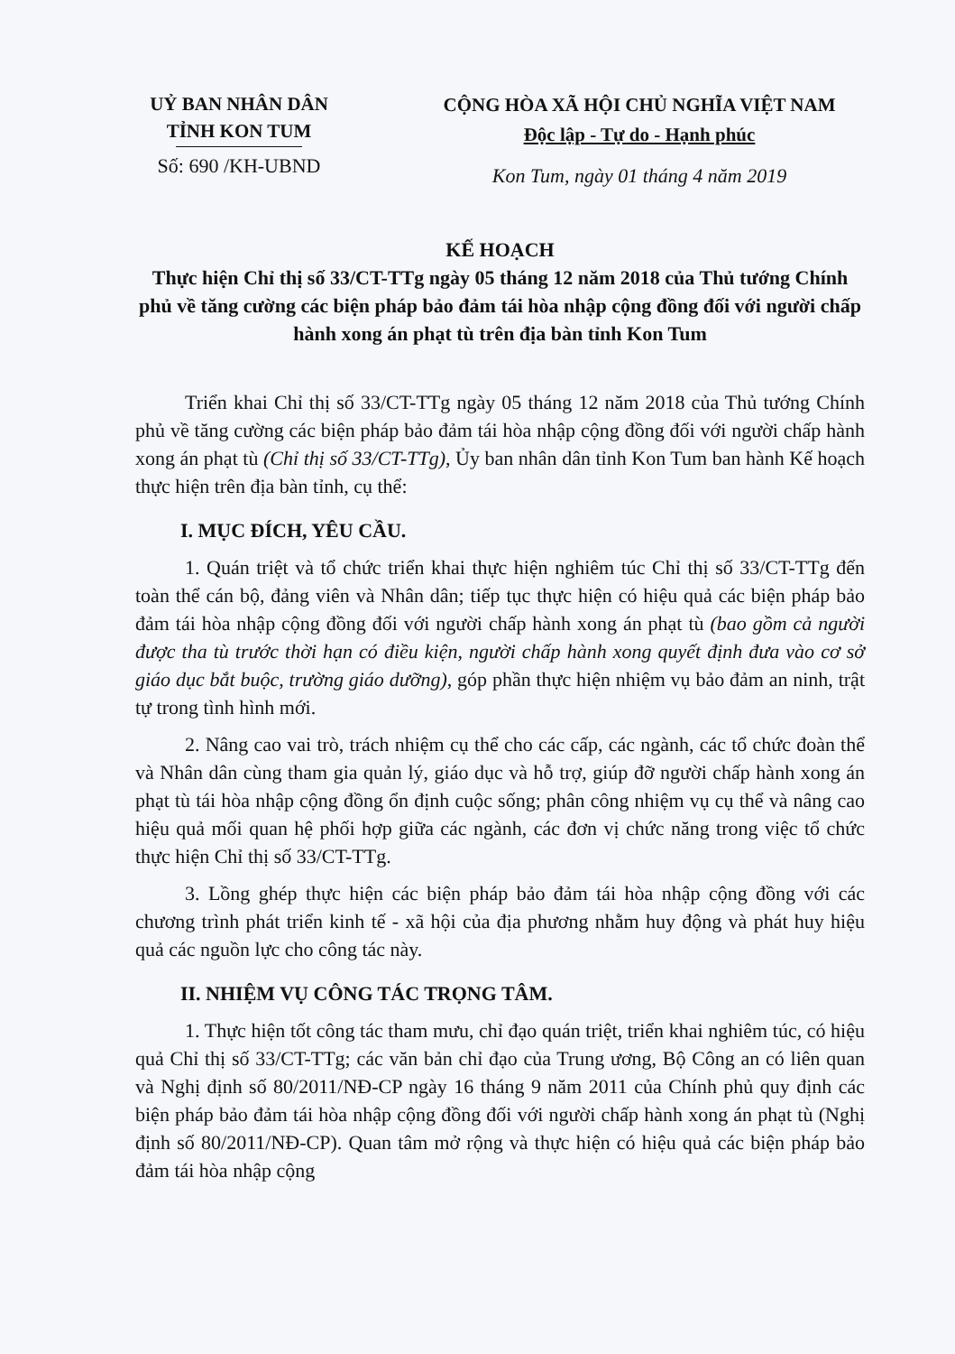UỶ BAN NHÂN DÂN
TỈNH KON TUM
Số: 690 /KH-UBND
CỘNG HÒA XÃ HỘI CHỦ NGHĨA VIỆT NAM
Độc lập - Tự do - Hạnh phúc
Kon Tum, ngày 01 tháng 4 năm 2019
KẾ HOẠCH
Thực hiện Chỉ thị số 33/CT-TTg ngày 05 tháng 12 năm 2018 của Thủ tướng Chính phủ về tăng cường các biện pháp bảo đảm tái hòa nhập cộng đồng đối với người chấp hành xong án phạt tù trên địa bàn tỉnh Kon Tum
Triển khai Chỉ thị số 33/CT-TTg ngày 05 tháng 12 năm 2018 của Thủ tướng Chính phủ về tăng cường các biện pháp bảo đảm tái hòa nhập cộng đồng đối với người chấp hành xong án phạt tù (Chỉ thị số 33/CT-TTg), Ủy ban nhân dân tỉnh Kon Tum ban hành Kế hoạch thực hiện trên địa bàn tỉnh, cụ thể:
I. MỤC ĐÍCH, YÊU CẦU.
1. Quán triệt và tổ chức triển khai thực hiện nghiêm túc Chỉ thị số 33/CT-TTg đến toàn thể cán bộ, đảng viên và Nhân dân; tiếp tục thực hiện có hiệu quả các biện pháp bảo đảm tái hòa nhập cộng đồng đối với người chấp hành xong án phạt tù (bao gồm cả người được tha tù trước thời hạn có điều kiện, người chấp hành xong quyết định đưa vào cơ sở giáo dục bắt buộc, trường giáo dưỡng), góp phần thực hiện nhiệm vụ bảo đảm an ninh, trật tự trong tình hình mới.
2. Nâng cao vai trò, trách nhiệm cụ thể cho các cấp, các ngành, các tổ chức đoàn thể và Nhân dân cùng tham gia quản lý, giáo dục và hỗ trợ, giúp đỡ người chấp hành xong án phạt tù tái hòa nhập cộng đồng ổn định cuộc sống; phân công nhiệm vụ cụ thể và nâng cao hiệu quả mối quan hệ phối hợp giữa các ngành, các đơn vị chức năng trong việc tổ chức thực hiện Chỉ thị số 33/CT-TTg.
3. Lồng ghép thực hiện các biện pháp bảo đảm tái hòa nhập cộng đồng với các chương trình phát triển kinh tế - xã hội của địa phương nhằm huy động và phát huy hiệu quả các nguồn lực cho công tác này.
II. NHIỆM VỤ CÔNG TÁC TRỌNG TÂM.
1. Thực hiện tốt công tác tham mưu, chỉ đạo quán triệt, triển khai nghiêm túc, có hiệu quả Chỉ thị số 33/CT-TTg; các văn bản chỉ đạo của Trung ương, Bộ Công an có liên quan và Nghị định số 80/2011/NĐ-CP ngày 16 tháng 9 năm 2011 của Chính phủ quy định các biện pháp bảo đảm tái hòa nhập cộng đồng đối với người chấp hành xong án phạt tù (Nghị định số 80/2011/NĐ-CP). Quan tâm mở rộng và thực hiện có hiệu quả các biện pháp bảo đảm tái hòa nhập cộng